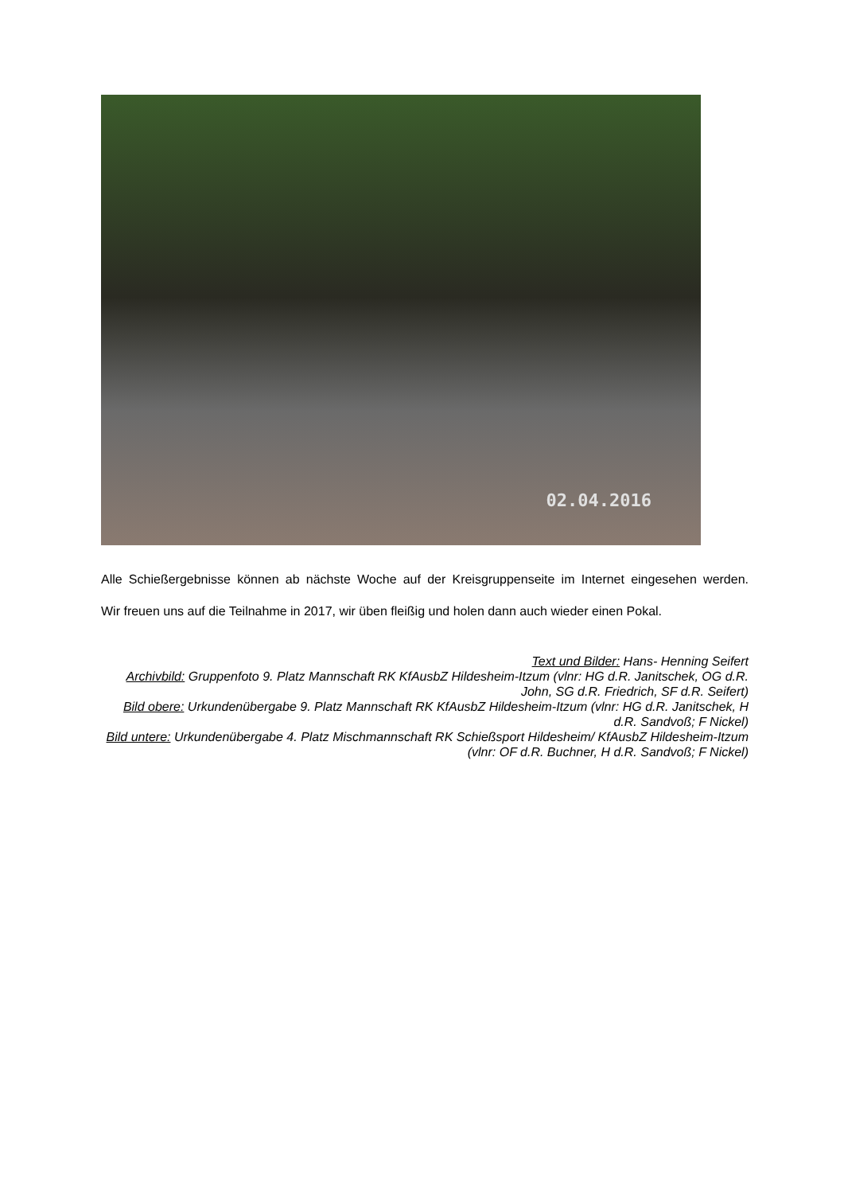02.04.2016
Alle Schießergebnisse können ab nächste Woche auf der Kreisgruppenseite im Internet eingesehen werden.
Wir freuen uns auf die Teilnahme in 2017, wir üben fleißig und holen dann auch wieder einen Pokal.
Text und Bilder: Hans- Henning Seifert
Archivbild: Gruppenfoto 9. Platz Mannschaft RK KfAusbZ Hildesheim-Itzum (vlnr: HG d.R. Janitschek, OG d.R. John, SG d.R. Friedrich, SF d.R. Seifert)
Bild obere: Urkundenübergabe 9. Platz Mannschaft RK KfAusbZ Hildesheim-Itzum (vlnr: HG d.R. Janitschek, H d.R. Sandvoß; F Nickel)
Bild untere: Urkundenübergabe 4. Platz Mischmannschaft RK Schießsport Hildesheim/ KfAusbZ Hildesheim-Itzum (vlnr: OF d.R. Buchner, H d.R. Sandvoß; F Nickel)